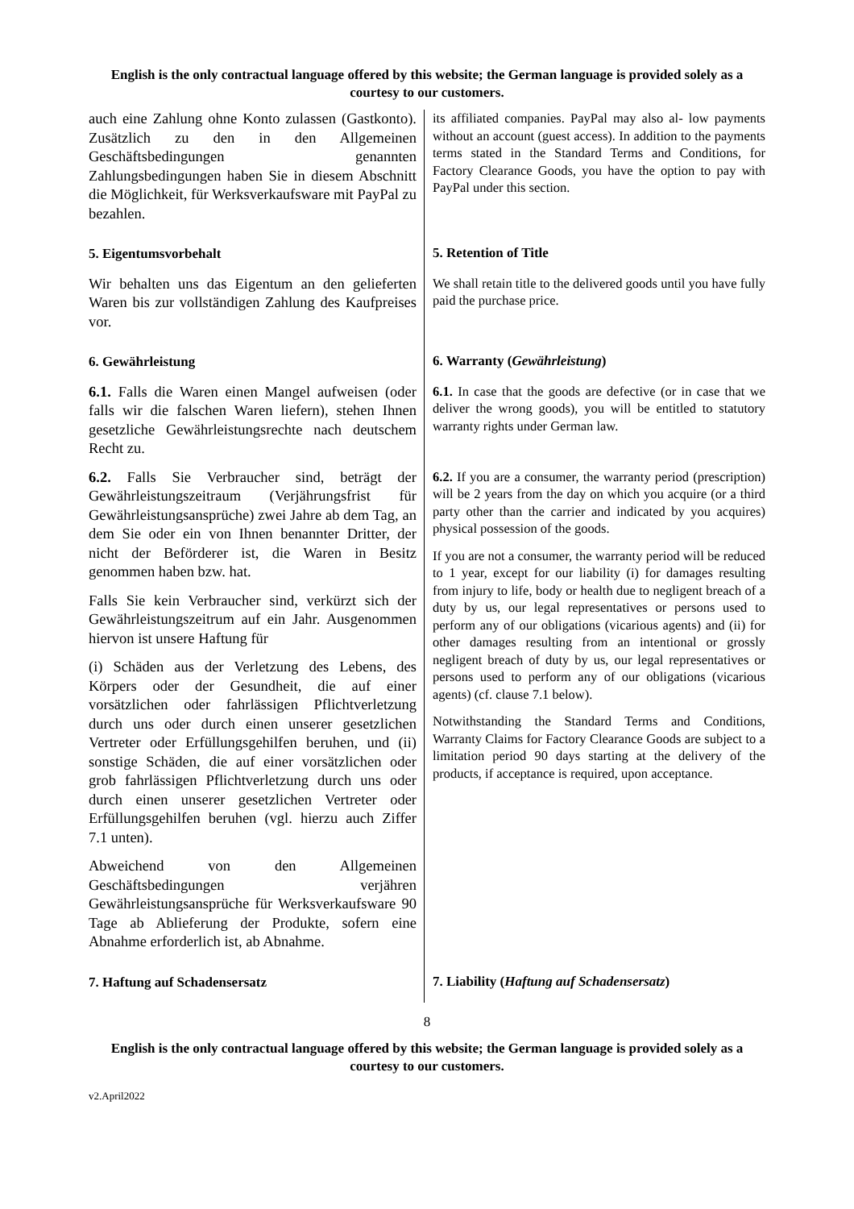English is the only contractual language offered by this website; the German language is provided solely as a courtesy to our customers.
auch eine Zahlung ohne Konto zulassen (Gastkonto). Zusätzlich zu den in den Allgemeinen Geschäftsbedingungen genannten Zahlungsbedingungen haben Sie in diesem Abschnitt die Möglichkeit, für Werksverkaufsware mit PayPal zu bezahlen.
its affiliated companies. PayPal may also al- low payments without an account (guest access). In addition to the payments terms stated in the Standard Terms and Conditions, for Factory Clearance Goods, you have the option to pay with PayPal under this section.
5. Eigentumsvorbehalt
5. Retention of Title
Wir behalten uns das Eigentum an den gelieferten Waren bis zur vollständigen Zahlung des Kaufpreises vor.
We shall retain title to the delivered goods until you have fully paid the purchase price.
6. Gewährleistung
6. Warranty (Gewährleistung)
6.1. Falls die Waren einen Mangel aufweisen (oder falls wir die falschen Waren liefern), stehen Ihnen gesetzliche Gewährleistungsrechte nach deutschem Recht zu.
6.1. In case that the goods are defective (or in case that we deliver the wrong goods), you will be entitled to statutory warranty rights under German law.
6.2. Falls Sie Verbraucher sind, beträgt der Gewährleistungszeitraum (Verjährungsfrist für Gewährleistungsansprüche) zwei Jahre ab dem Tag, an dem Sie oder ein von Ihnen benannter Dritter, der nicht der Beförderer ist, die Waren in Besitz genommen haben bzw. hat.
Falls Sie kein Verbraucher sind, verkürzt sich der Gewährleistungszeitrum auf ein Jahr. Ausgenommen hiervon ist unsere Haftung für
(i) Schäden aus der Verletzung des Lebens, des Körpers oder der Gesundheit, die auf einer vorsätzlichen oder fahrlässigen Pflichtverletzung durch uns oder durch einen unserer gesetzlichen Vertreter oder Erfüllungsgehilfen beruhen, und (ii) sonstige Schäden, die auf einer vorsätzlichen oder grob fahrlässigen Pflichtverletzung durch uns oder durch einen unserer gesetzlichen Vertreter oder Erfüllungsgehilfen beruhen (vgl. hierzu auch Ziffer 7.1 unten).
Abweichend von den Allgemeinen Geschäftsbedingungen verjähren Gewährleistungsansprüche für Werksverkaufsware 90 Tage ab Ablieferung der Produkte, sofern eine Abnahme erforderlich ist, ab Abnahme.
6.2. If you are a consumer, the warranty period (prescription) will be 2 years from the day on which you acquire (or a third party other than the carrier and indicated by you acquires) physical possession of the goods.
If you are not a consumer, the warranty period will be reduced to 1 year, except for our liability (i) for damages resulting from injury to life, body or health due to negligent breach of a duty by us, our legal representatives or persons used to perform any of our obligations (vicarious agents) and (ii) for other damages resulting from an intentional or grossly negligent breach of duty by us, our legal representatives or persons used to perform any of our obligations (vicarious agents) (cf. clause 7.1 below).
Notwithstanding the Standard Terms and Conditions, Warranty Claims for Factory Clearance Goods are subject to a limitation period 90 days starting at the delivery of the products, if acceptance is required, upon acceptance.
7. Haftung auf Schadensersatz
7. Liability (Haftung auf Schadensersatz)
8
English is the only contractual language offered by this website; the German language is provided solely as a courtesy to our customers.
v2.April2022